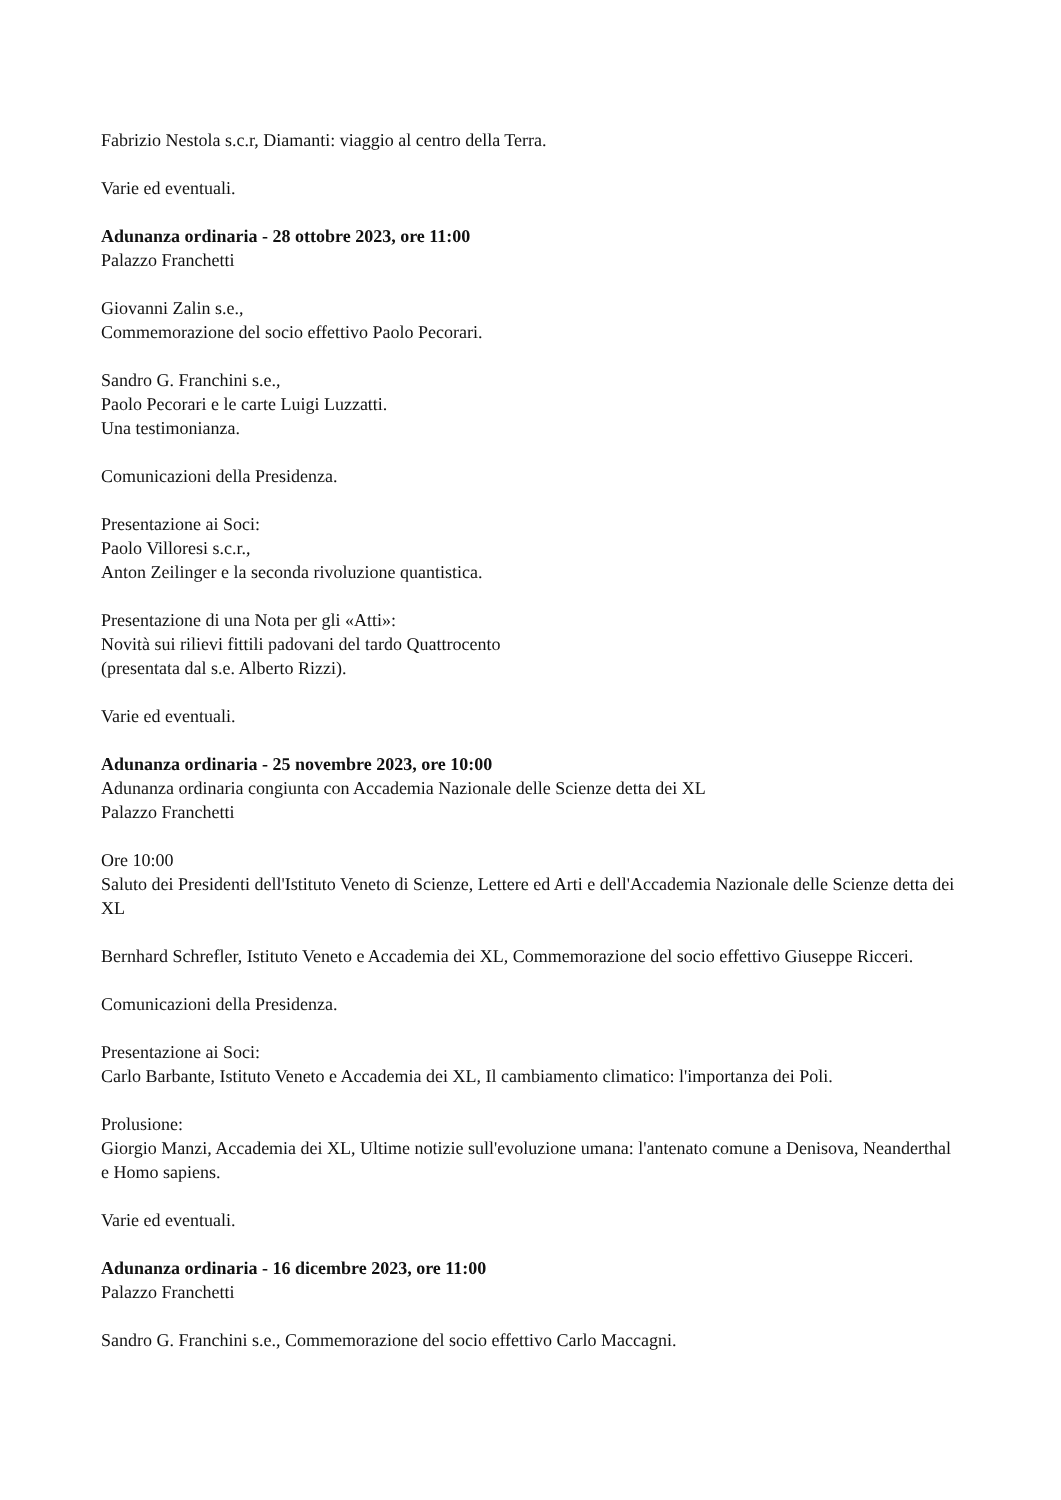Fabrizio Nestola s.c.r, Diamanti: viaggio al centro della Terra.
Varie ed eventuali.
Adunanza ordinaria - 28 ottobre 2023, ore 11:00
Palazzo Franchetti
Giovanni Zalin s.e.,
Commemorazione del socio effettivo Paolo Pecorari.
Sandro G. Franchini s.e.,
Paolo Pecorari e le carte Luigi Luzzatti.
Una testimonianza.
Comunicazioni della Presidenza.
Presentazione ai Soci:
Paolo Villoresi s.c.r.,
Anton Zeilinger e la seconda rivoluzione quantistica.
Presentazione di una Nota per gli «Atti»:
Novità sui rilievi fittili padovani del tardo Quattrocento
(presentata dal s.e. Alberto Rizzi).
Varie ed eventuali.
Adunanza ordinaria - 25 novembre 2023, ore 10:00
Adunanza ordinaria congiunta con Accademia Nazionale delle Scienze detta dei XL
Palazzo Franchetti
Ore 10:00
Saluto dei Presidenti dell'Istituto Veneto di Scienze, Lettere ed Arti e dell'Accademia Nazionale delle Scienze detta dei XL
Bernhard Schrefler, Istituto Veneto e Accademia dei XL, Commemorazione del socio effettivo Giuseppe Ricceri.
Comunicazioni della Presidenza.
Presentazione ai Soci:
Carlo Barbante, Istituto Veneto e Accademia dei XL, Il cambiamento climatico: l'importanza dei Poli.
Prolusione:
Giorgio Manzi, Accademia dei XL, Ultime notizie sull'evoluzione umana: l'antenato comune a Denisova, Neanderthal e Homo sapiens.
Varie ed eventuali.
Adunanza ordinaria - 16 dicembre 2023, ore 11:00
Palazzo Franchetti
Sandro G. Franchini s.e., Commemorazione del socio effettivo Carlo Maccagni.